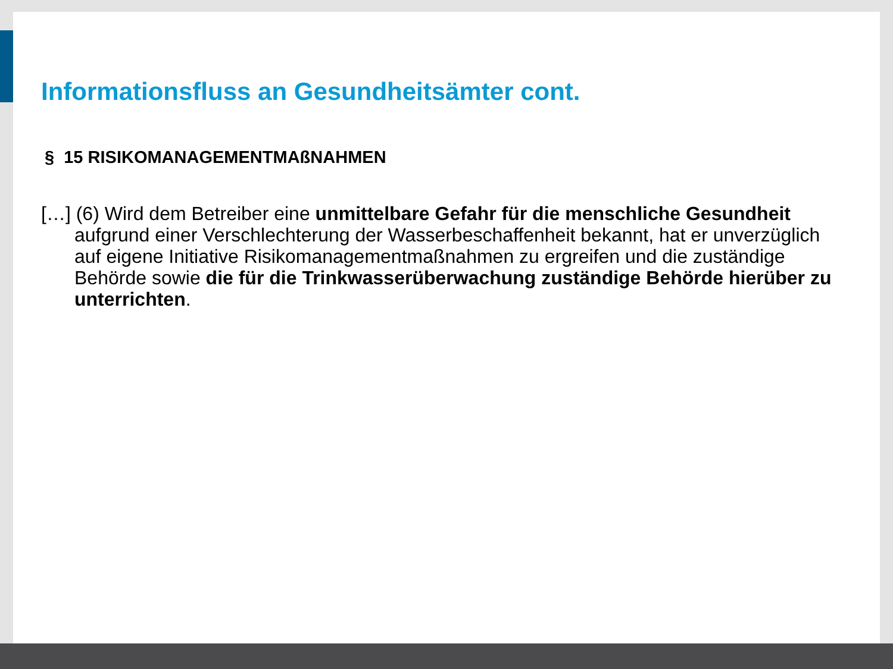Informationsfluss an Gesundheitsämter cont.
§ 15 RISIKOMANAGEMENTMAßNAHMEN
[…] (6) Wird dem Betreiber eine unmittelbare Gefahr für die menschliche Gesundheit aufgrund einer Verschlechterung der Wasserbeschaffenheit bekannt, hat er unverzüglich auf eigene Initiative Risikomanagementmaßnahmen zu ergreifen und die zuständige Behörde sowie die für die Trinkwasserüberwachung zuständige Behörde hierüber zu unterrichten.